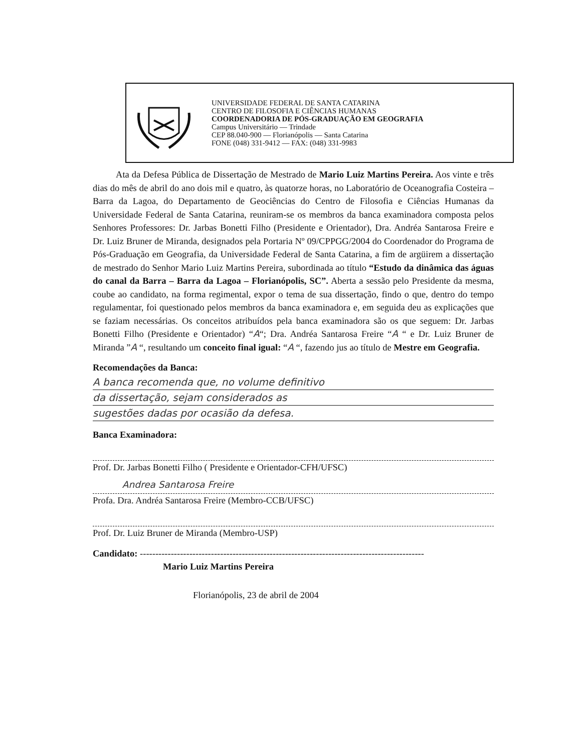UNIVERSIDADE FEDERAL DE SANTA CATARINA
CENTRO DE FILOSOFIA E CIÊNCIAS HUMANAS
COORDENADORIA DE PÓS-GRADUAÇÃO EM GEOGRAFIA
Campus Universitário — Trindade
CEP 88.040-900 — Florianópolis — Santa Catarina
FONE (048) 331-9412 — FAX: (048) 331-9983
Ata da Defesa Pública de Dissertação de Mestrado de Mario Luiz Martins Pereira. Aos vinte e três dias do mês de abril do ano dois mil e quatro, às quatorze horas, no Laboratório de Oceanografia Costeira – Barra da Lagoa, do Departamento de Geociências do Centro de Filosofia e Ciências Humanas da Universidade Federal de Santa Catarina, reuniram-se os membros da banca examinadora composta pelos Senhores Professores: Dr. Jarbas Bonetti Filho (Presidente e Orientador), Dra. Andréa Santarosa Freire e Dr. Luiz Bruner de Miranda, designados pela Portaria Nº 09/CPPGG/2004 do Coordenador do Programa de Pós-Graduação em Geografia, da Universidade Federal de Santa Catarina, a fim de argüirem a dissertação de mestrado do Senhor Mario Luiz Martins Pereira, subordinada ao título “Estudo da dinâmica das águas do canal da Barra – Barra da Lagoa – Florianópolis, SC”. Aberta a sessão pelo Presidente da mesma, coube ao candidato, na forma regimental, expor o tema de sua dissertação, findo o que, dentro do tempo regulamentar, foi questionado pelos membros da banca examinadora e, em seguida deu as explicações que se faziam necessárias. Os conceitos atribuídos pela banca examinadora são os que seguem: Dr. Jarbas Bonetti Filho (Presidente e Orientador) “A“; Dra. Andréa Santarosa Freire “A “ e Dr. Luiz Bruner de Miranda ”A “, resultando um conceito final igual: “A “, fazendo jus ao título de Mestre em Geografia.
Recomendações da Banca:
A banca recomenda que, no volume definitivo
da dissertação, sejam considerados as
sugestões dadas por ocasião da defesa.
Banca Examinadora:
Prof. Dr. Jarbas Bonetti Filho ( Presidente e Orientador-CFH/UFSC)
Andrea Santarosa Freire
Profa. Dra. Andréa Santarosa Freire (Membro-CCB/UFSC)
Prof. Dr. Luiz Bruner de Miranda (Membro-USP)
Candidato: --------------------------------------------------------------------------------------------
Mario Luiz Martins Pereira
Florianópolis, 23 de abril de 2004